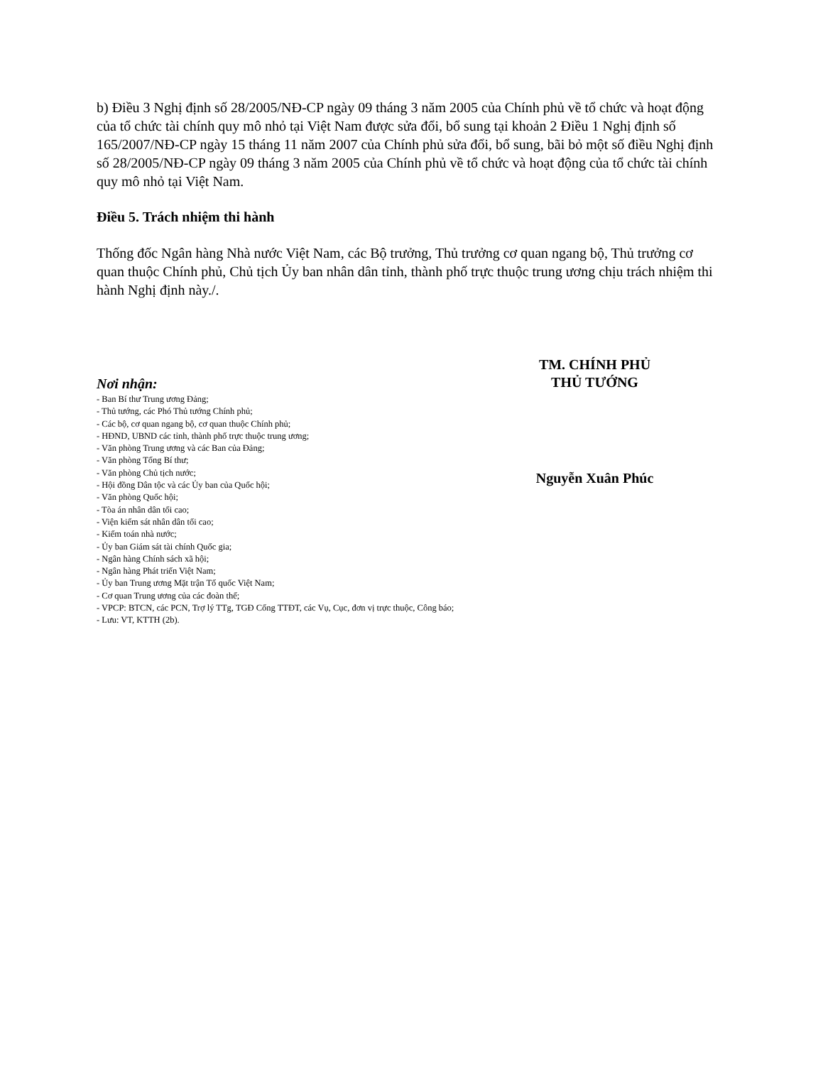b) Điều 3 Nghị định số 28/2005/NĐ-CP ngày 09 tháng 3 năm 2005 của Chính phủ về tổ chức và hoạt động của tổ chức tài chính quy mô nhỏ tại Việt Nam được sửa đổi, bổ sung tại khoản 2 Điều 1 Nghị định số 165/2007/NĐ-CP ngày 15 tháng 11 năm 2007 của Chính phủ sửa đổi, bổ sung, bãi bỏ một số điều Nghị định số 28/2005/NĐ-CP ngày 09 tháng 3 năm 2005 của Chính phủ về tổ chức và hoạt động của tổ chức tài chính quy mô nhỏ tại Việt Nam.
Điều 5. Trách nhiệm thi hành
Thống đốc Ngân hàng Nhà nước Việt Nam, các Bộ trưởng, Thủ trưởng cơ quan ngang bộ, Thủ trưởng cơ quan thuộc Chính phủ, Chủ tịch Ủy ban nhân dân tỉnh, thành phố trực thuộc trung ương chịu trách nhiệm thi hành Nghị định này./.
Nơi nhận:
- Ban Bí thư Trung ương Đảng;
- Thủ tướng, các Phó Thủ tướng Chính phủ;
- Các bộ, cơ quan ngang bộ, cơ quan thuộc Chính phủ;
- HĐND, UBND các tỉnh, thành phố trực thuộc trung ương;
- Văn phòng Trung ương và các Ban của Đảng;
- Văn phòng Tổng Bí thư;
- Văn phòng Chủ tịch nước;
- Hội đồng Dân tộc và các Ủy ban của Quốc hội;
- Văn phòng Quốc hội;
- Tòa án nhân dân tối cao;
- Viện kiểm sát nhân dân tối cao;
- Kiểm toán nhà nước;
- Ủy ban Giám sát tài chính Quốc gia;
- Ngân hàng Chính sách xã hội;
- Ngân hàng Phát triển Việt Nam;
- Ủy ban Trung ương Mặt trận Tổ quốc Việt Nam;
- Cơ quan Trung ương của các đoàn thể;
- VPCP: BTCN, các PCN, Trợ lý TTg, TGĐ Cổng TTĐT, các Vụ, Cục, đơn vị trực thuộc, Công báo;
- Lưu: VT, KTTH (2b).
TM. CHÍNH PHỦ
THỦ TƯỚNG
Nguyễn Xuân Phúc